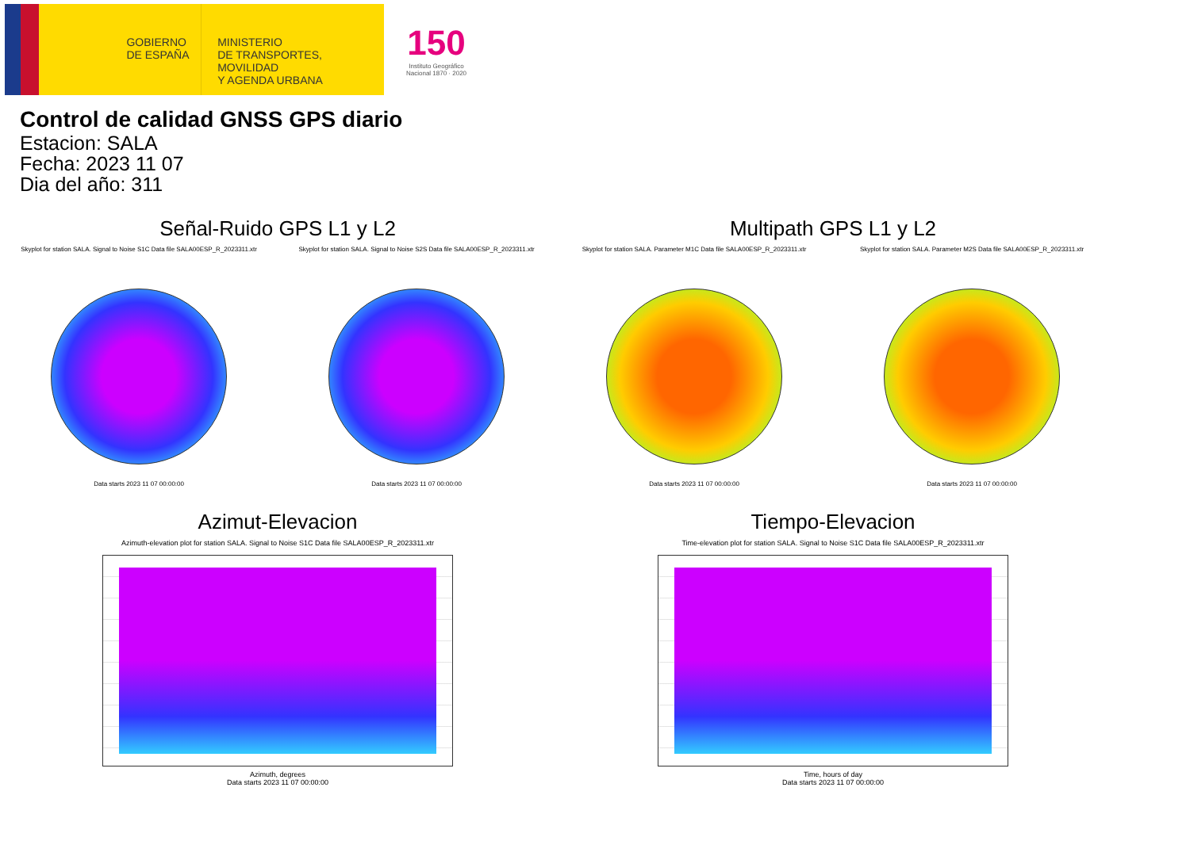GOBIERNO
DE ESPAÑA
MINISTERIO
DE TRANSPORTES, MOVILIDAD
Y AGENDA URBANA
150
Instituto Geográfico
Nacional 1870 · 2020
Control de calidad GNSS GPS diario
Estacion: SALA
Fecha: 2023 11 07
Dia del año: 311
Señal-Ruido GPS L1 y L2
Skyplot for station SALA. Signal to Noise S1C Data file SALA00ESP_R_2023311.xtr
Data starts 2023 11 07 00:00:00
Skyplot for station SALA. Signal to Noise S2S Data file SALA00ESP_R_2023311.xtr
Data starts 2023 11 07 00:00:00
Multipath GPS L1 y L2
Skyplot for station SALA. Parameter M1C Data file SALA00ESP_R_2023311.xtr
Data starts 2023 11 07 00:00:00
Skyplot for station SALA. Parameter M2S Data file SALA00ESP_R_2023311.xtr
Data starts 2023 11 07 00:00:00
Azimut-Elevacion
Azimuth-elevation plot for station SALA. Signal to Noise S1C Data file SALA00ESP_R_2023311.xtr
Azimuth, degrees
Data starts 2023 11 07 00:00:00
Tiempo-Elevacion
Time-elevation plot for station SALA. Signal to Noise S1C Data file SALA00ESP_R_2023311.xtr
Time, hours of day
Data starts 2023 11 07 00:00:00